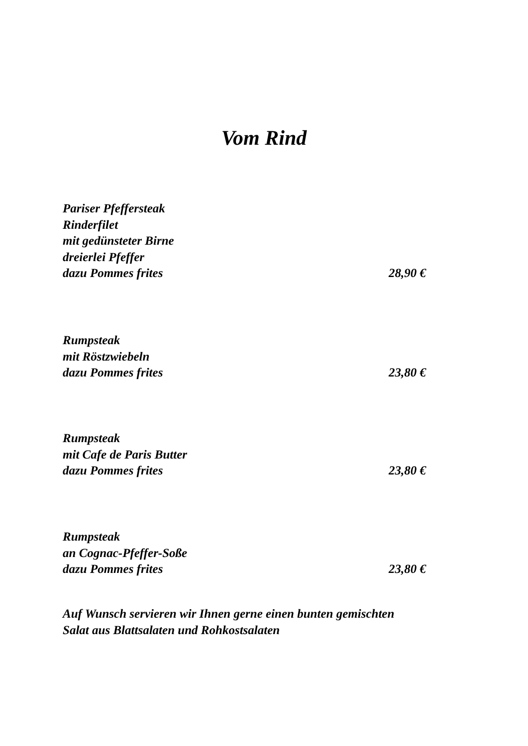Vom Rind
Pariser Pfeffersteak
Rinderfilet
mit gedünsteter Birne
dreierlei Pfeffer
dazu Pommes frites 28,90 €
Rumpsteak
mit Röstzwiebeln
dazu Pommes frites 23,80 €
Rumpsteak
mit Cafe de Paris Butter
dazu Pommes frites 23,80 €
Rumpsteak
an Cognac-Pfeffer-Soße
dazu Pommes frites 23,80 €
Auf Wunsch servieren wir Ihnen gerne einen bunten gemischten
Salat aus Blattsalaten und Rohkostsalaten